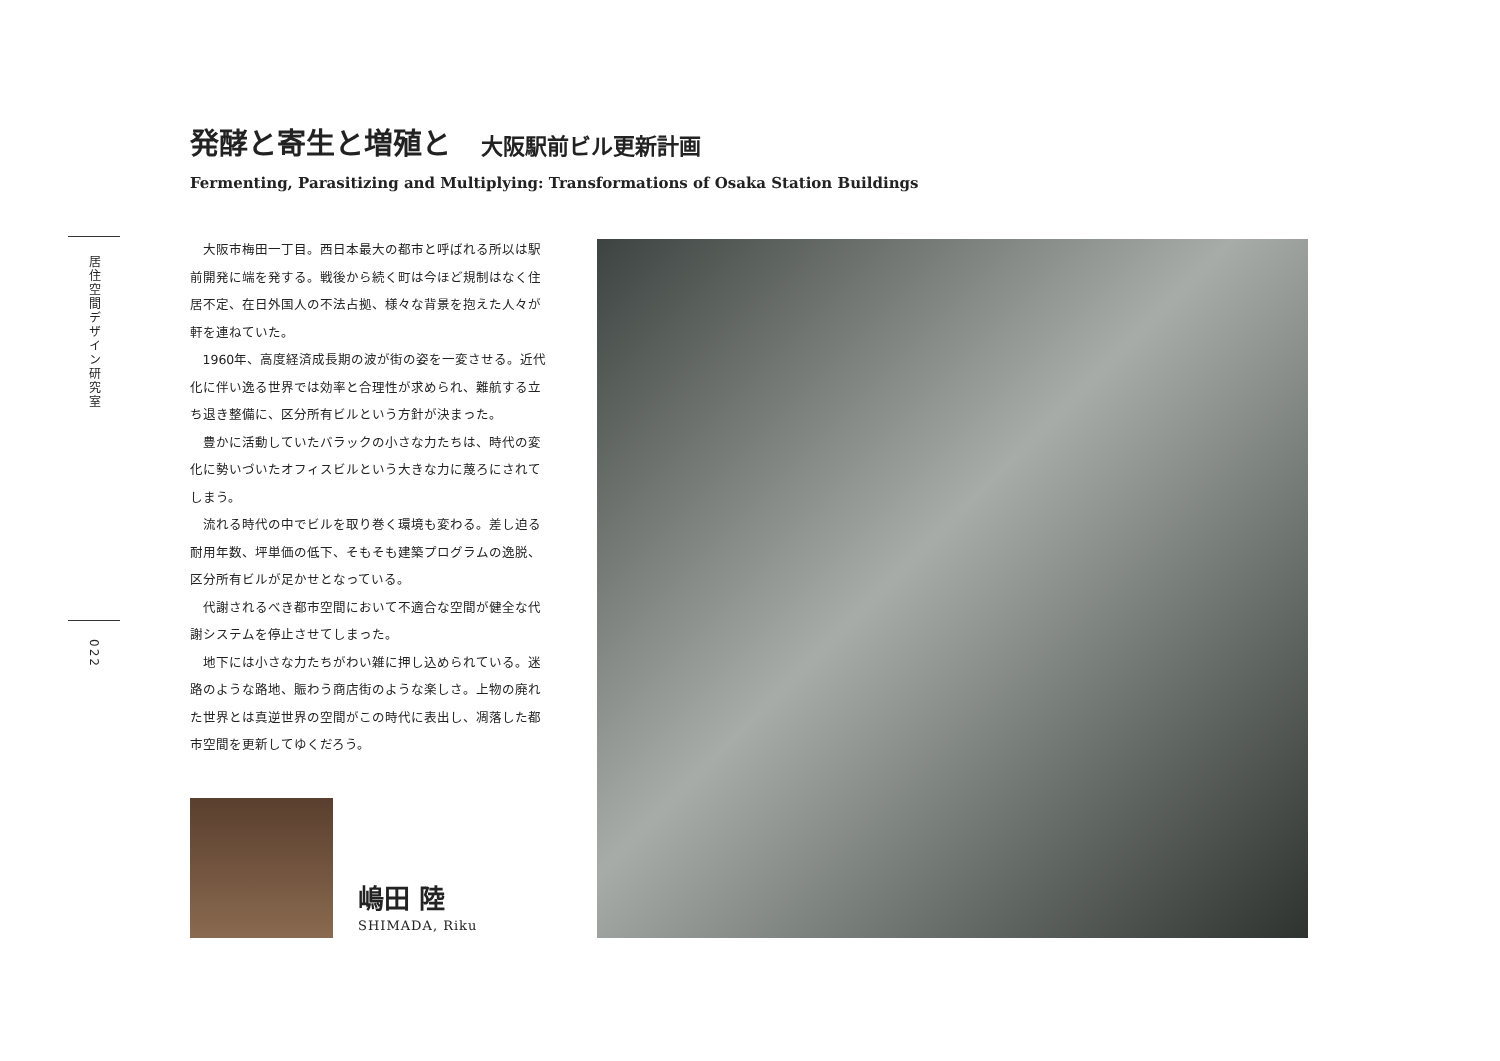発酵と寄生と増殖と 大阪駅前ビル更新計画
Fermenting, Parasitizing and Multiplying: Transformations of Osaka Station Buildings
居住空間デザイン研究室
022
大阪市梅田一丁目。西日本最大の都市と呼ばれる所以は駅前開発に端を発する。戦後から続く町は今ほど規制はなく住居不定、在日外国人の不法占拠、様々な背景を抱えた人々が軒を連ねていた。
1960年、高度経済成長期の波が街の姿を一変させる。近代化に伴い逸る世界では効率と合理性が求められ、難航する立ち退き整備に、区分所有ビルという方針が決まった。
豊かに活動していたバラックの小さな力たちは、時代の変化に勢いづいたオフィスビルという大きな力に蔑ろにされてしまう。
流れる時代の中でビルを取り巻く環境も変わる。差し迫る耐用年数、坪単価の低下、そもそも建築プログラムの逸脱、区分所有ビルが足かせとなっている。
代謝されるべき都市空間において不適合な空間が健全な代謝システムを停止させてしまった。
地下には小さな力たちがわい雑に押し込められている。迷路のような路地、賑わう商店街のような楽しさ。上物の廃れた世界とは真逆世界の空間がこの時代に表出し、凋落した都市空間を更新してゆくだろう。
嶋田 陸
SHIMADA, Riku